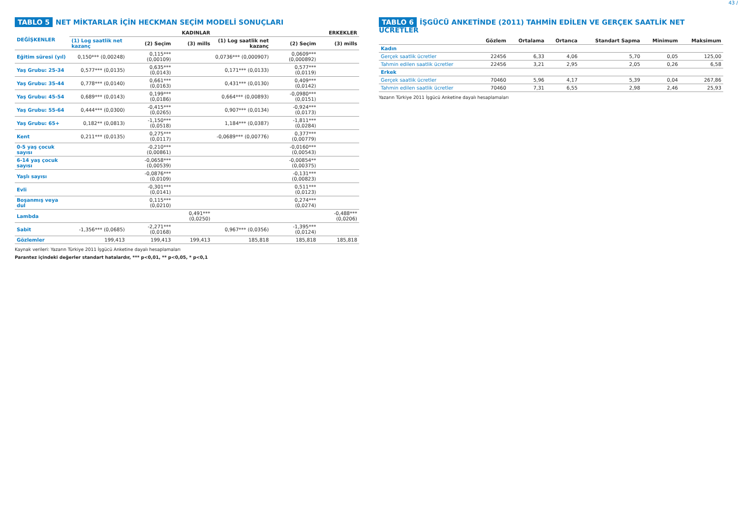43 /
TABLO 5 NET MİKTARLAR İÇİN HECKMAN SEÇİM MODELİ SONUÇLARI
| DEĞİŞKENLER | KADINLAR | | | ERKEKLER | | |
| --- | --- | --- | --- | --- | --- | --- |
| | (1) Log saatlik net kazanç | (2) Seçim | (3) mills | (1) Log saatlik net kazanç | (2) Seçim | (3) mills |
| Eğitim süresi (yıl) | 0,150*** (0,00248) | 0,115*** (0,00109) | | 0,0736*** (0,000907) | 0,0609*** (0,000892) | |
| Yaş Grubu: 25-34 | 0,577*** (0,0135) | 0,635*** (0,0143) | | 0,171*** (0,0133) | 0,577*** (0,0119) | |
| Yaş Grubu: 35-44 | 0,778*** (0,0140) | 0,661*** (0,0163) | | 0,431*** (0,0130) | 0,409*** (0,0142) | |
| Yaş Grubu: 45-54 | 0,689*** (0,0143) | 0,199*** (0,0186) | | 0,664*** (0,00893) | -0,0980*** (0,0151) | |
| Yaş Grubu: 55-64 | 0,444*** (0,0300) | -0,415*** (0,0265) | | 0,907*** (0,0134) | -0,924*** (0,0173) | |
| Yaş Grubu: 65+ | 0,182** (0,0813) | -1,150*** (0,0518) | | 1,184*** (0,0387) | -1,811*** (0,0284) | |
| Kent | 0,211*** (0,0135) | 0,275*** (0,0117) | | -0,0689*** (0,00776) | 0,377*** (0,00779) | |
| 0-5 yaş çocuk sayısı | | -0,210*** (0,00861) | | | -0,0160*** (0,00543) | |
| 6-14 yaş çocuk sayısı | | -0,0658*** (0,00539) | | | -0,00854** (0,00375) | |
| Yaşlı sayısı | | -0,0876*** (0,0109) | | | -0,131*** (0,00823) | |
| Evli | | -0,301*** (0,0141) | | | 0,511*** (0,0123) | |
| Boşanmış veya dul | | 0,115*** (0,0210) | | | 0,274*** (0,0274) | |
| Lambda | | | 0,491*** (0,0250) | | | -0,488*** (0,0206) |
| Sabit | -1,356*** (0,0685) | -2,271*** (0,0168) | | 0,967*** (0,0356) | -1,395*** (0,0124) | |
| Gözlemler | 199,413 | 199,413 | 199,413 | 185,818 | 185,818 | 185,818 |
Kaynak verileri: Yazarın Türkiye 2011 İşgücü Anketine dayalı hesaplamaları
Parantez içindeki değerler standart hatalardır, *** p<0,01, ** p<0,05, * p<0,1
TABLO 6 İŞGÜCÜ ANKETİNDE (2011) TAHMİN EDİLEN VE GERÇEK SAATLİK NET ÜCRETLER
| | Gözlem | Ortalama | Ortanca | Standart Sapma | Minimum | Maksimum |
| --- | --- | --- | --- | --- | --- | --- |
| Kadın | | | | | | |
| Gerçek saatlik ücretler | 22456 | 6,33 | 4,06 | 5,70 | 0,05 | 125,00 |
| Tahmin edilen saatlik ücretler | 22456 | 3,21 | 2,95 | 2,05 | 0,26 | 6,58 |
| Erkek | | | | | | |
| Gerçek saatlik ücretler | 70460 | 5,96 | 4,17 | 5,39 | 0,04 | 267,86 |
| Tahmin edilen saatlik ücretler | 70460 | 7,31 | 6,55 | 2,98 | 2,46 | 25,93 |
Yazarın Türkiye 2011 İşgücü Anketine dayalı hesaplamaları